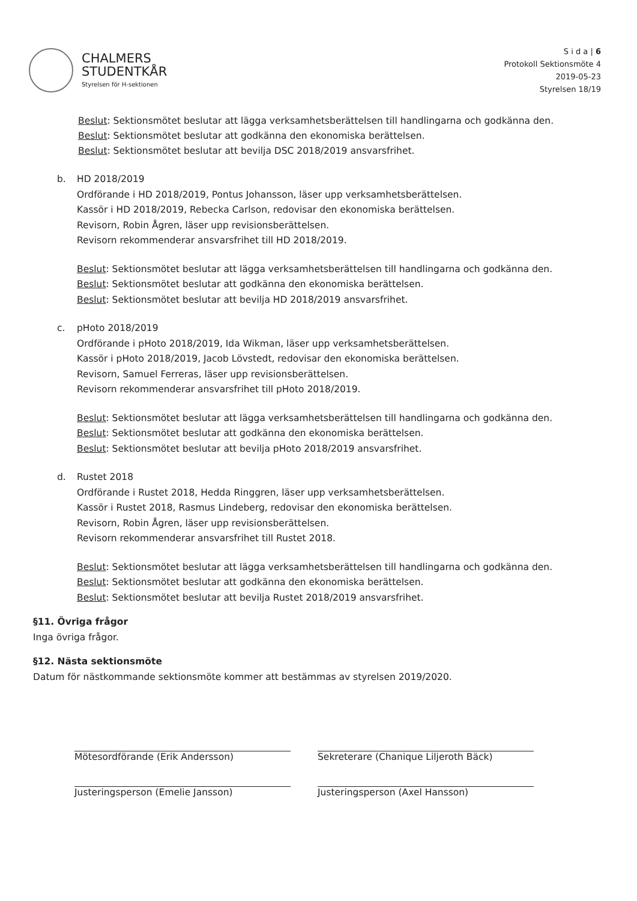CHALMERS
STUDENTKÅR
Styrelsen för H-sektionen
S i d a | 6
Protokoll Sektionsmöte 4
2019-05-23
Styrelsen 18/19
Beslut: Sektionsmötet beslutar att lägga verksamhetsberättelsen till handlingarna och godkänna den.
Beslut: Sektionsmötet beslutar att godkänna den ekonomiska berättelsen.
Beslut: Sektionsmötet beslutar att bevilja DSC 2018/2019 ansvarsfrihet.
b. HD 2018/2019
Ordförande i HD 2018/2019, Pontus Johansson, läser upp verksamhetsberättelsen.
Kassör i HD 2018/2019, Rebecka Carlson, redovisar den ekonomiska berättelsen.
Revisorn, Robin Ågren, läser upp revisionsberättelsen.
Revisorn rekommenderar ansvarsfrihet till HD 2018/2019.
Beslut: Sektionsmötet beslutar att lägga verksamhetsberättelsen till handlingarna och godkänna den.
Beslut: Sektionsmötet beslutar att godkänna den ekonomiska berättelsen.
Beslut: Sektionsmötet beslutar att bevilja HD 2018/2019 ansvarsfrihet.
c. pHoto 2018/2019
Ordförande i pHoto 2018/2019, Ida Wikman, läser upp verksamhetsberättelsen.
Kassör i pHoto 2018/2019, Jacob Lövstedt, redovisar den ekonomiska berättelsen.
Revisorn, Samuel Ferreras, läser upp revisionsberättelsen.
Revisorn rekommenderar ansvarsfrihet till pHoto 2018/2019.
Beslut: Sektionsmötet beslutar att lägga verksamhetsberättelsen till handlingarna och godkänna den.
Beslut: Sektionsmötet beslutar att godkänna den ekonomiska berättelsen.
Beslut: Sektionsmötet beslutar att bevilja pHoto 2018/2019 ansvarsfrihet.
d. Rustet 2018
Ordförande i Rustet 2018, Hedda Ringgren, läser upp verksamhetsberättelsen.
Kassör i Rustet 2018, Rasmus Lindeberg, redovisar den ekonomiska berättelsen.
Revisorn, Robin Ågren, läser upp revisionsberättelsen.
Revisorn rekommenderar ansvarsfrihet till Rustet 2018.
Beslut: Sektionsmötet beslutar att lägga verksamhetsberättelsen till handlingarna och godkänna den.
Beslut: Sektionsmötet beslutar att godkänna den ekonomiska berättelsen.
Beslut: Sektionsmötet beslutar att bevilja Rustet 2018/2019 ansvarsfrihet.
§11. Övriga frågor
Inga övriga frågor.
§12. Nästa sektionsmöte
Datum för nästkommande sektionsmöte kommer att bestämmas av styrelsen 2019/2020.
Mötesordförande (Erik Andersson)
Justeringsperson (Emelie Jansson)
Sekreterare (Chanique Liljeroth Bäck)
Justeringsperson (Axel Hansson)